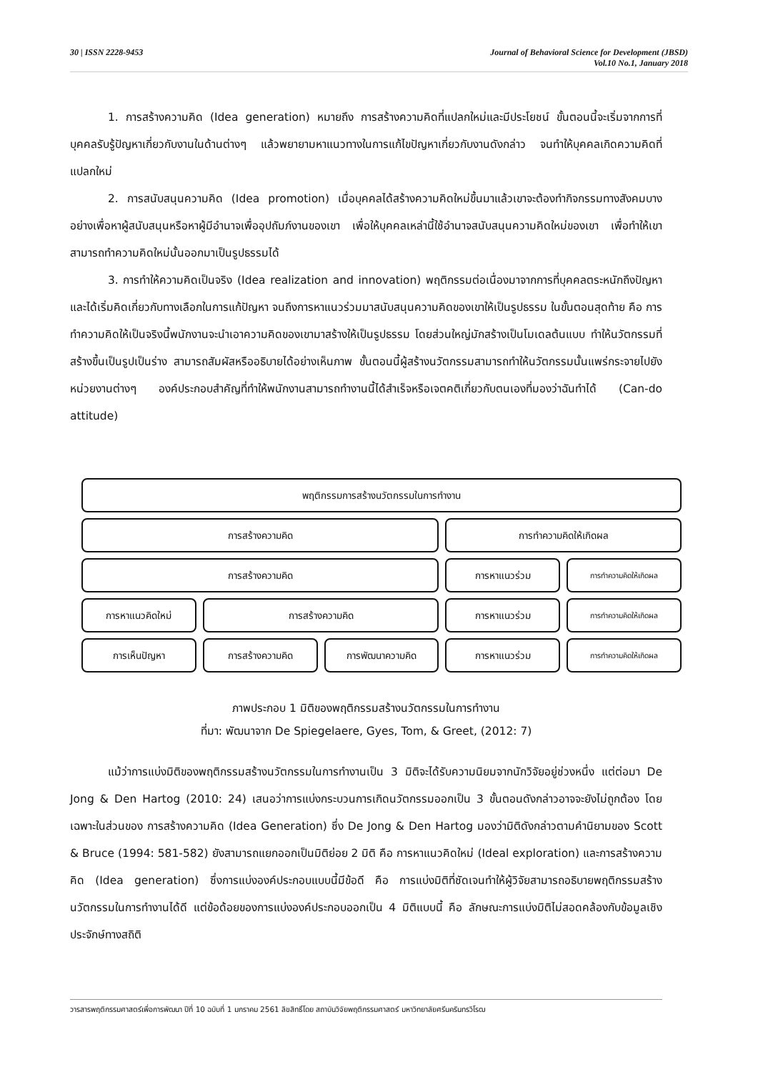30 | ISSN 2228-9453 Journal of Behavioral Science for Development (JBSD)
Vol.10 No.1, January 2018
1. การสร้างความคิด (Idea generation) หมายถึง การสร้างความคิดที่แปลกใหม่และมีประโยชน์ ขั้นตอนนี้จะเริ่มจากการที่บุคคลรับรู้ปัญหาเกี่ยวกับงานในด้านต่างๆ แล้วพยายามหาแนวทางในการแก้ไขปัญหาเกี่ยวกับงานดังกล่าว จนทำให้บุคคลเกิดความคิดที่แปลกใหม่
2. การสนับสนุนความคิด (Idea promotion) เมื่อบุคคลได้สร้างความคิดใหม่ขึ้นมาแล้วเขาจะต้องทำกิจกรรมทางสังคมบางอย่างเพื่อหาผู้สนับสนุนหรือหาผู้มีอำนาจเพื่ออุปถัมภ์งานของเขา เพื่อให้บุคคลเหล่านี้ใช้อำนาจสนับสนุนความคิดใหม่ของเขา เพื่อทำให้เขาสามารถทำความคิดใหม่นั้นออกมาเป็นรูปธรรมได้
3. การทำให้ความคิดเป็นจริง (Idea realization and innovation) พฤติกรรมต่อเนื่องมาจากการที่บุคคลตระหนักถึงปัญหาและได้เริ่มคิดเกี่ยวกับทางเลือกในการแก้ปัญหา จนถึงการหาแนวร่วมมาสนับสนุนความคิดของเขาให้เป็นรูปธรรม ในขั้นตอนสุดท้าย คือ การทำความคิดให้เป็นจริงนี้พนักงานจะนำเอาความคิดของเขามาสร้างให้เป็นรูปธรรม โดยส่วนใหญ่มักสร้างเป็นโมเดลต้นแบบ ทำให้นวัตกรรมที่สร้างขึ้นเป็นรูปเป็นร่าง สามารถสัมผัสหรืออธิบายได้อย่างเห็นภาพ ขั้นตอนนี้ผู้สร้างนวัตกรรมสามารถทำให้นวัตกรรมนั้นแพร่กระจายไปยังหน่วยงานต่างๆ องค์ประกอบสำคัญที่ทำให้พนักงานสามารถทำงานนี้ได้สำเร็จหรือเจตคติเกี่ยวกับตนเองที่มองว่าฉันทำได้ (Can-do attitude)
พฤติกรรมการสร้างนวัตกรรมในการทำงาน
การสร้างความคิด
การทำความคิดให้เกิดผล
การสร้างความคิด
การหาแนวร่วม
การทำความคิดให้เกิดผล
การหาแนวคิดใหม่
การสร้างความคิด
การหาแนวร่วม
การทำความคิดให้เกิดผล
การเห็นปัญหา
การสร้างความคิด
การพัฒนาความคิด
การหาแนวร่วม
การทำความคิดให้เกิดผล
ภาพประกอบ 1 มิติของพฤติกรรมสร้างนวัตกรรมในการทำงาน
ที่มา: พัฒนาจาก De Spiegelaere, Gyes, Tom, & Greet, (2012: 7)
แม้ว่าการแบ่งมิติของพฤติกรรมสร้างนวัตกรรมในการทำงานเป็น 3 มิติจะได้รับความนิยมจากนักวิจัยอยู่ช่วงหนึ่ง แต่ต่อมา De Jong & Den Hartog (2010: 24) เสนอว่าการแบ่งกระบวนการเกิดนวัตกรรมออกเป็น 3 ขั้นตอนดังกล่าวอาจจะยังไม่ถูกต้อง โดยเฉพาะในส่วนของ การสร้างความคิด (Idea Generation) ซึ่ง De Jong & Den Hartog มองว่ามิติดังกล่าวตามคำนิยามของ Scott & Bruce (1994: 581-582) ยังสามารถแยกออกเป็นมิติย่อย 2 มิติ คือ การหาแนวคิดใหม่ (Ideal exploration) และการสร้างความคิด (Idea generation) ซึ่งการแบ่งองค์ประกอบแบบนี้มีข้อดี คือ การแบ่งมิติที่ชัดเจนทำให้ผู้วิจัยสามารถอธิบายพฤติกรรมสร้างนวัตกรรมในการทำงานได้ดี แต่ข้อด้อยของการแบ่งองค์ประกอบออกเป็น 4 มิติแบบนี้ คือ ลักษณะการแบ่งมิติไม่สอดคล้องกับข้อมูลเชิงประจักษ์ทางสถิติ
วารสารพฤติกรรมศาสตร์เพื่อการพัฒนา ปีที่ 10 ฉบับที่ 1 มกราคม 2561 ลิขสิทธิ์โดย สถาบันวิจัยพฤติกรรมศาสตร์ มหาวิทยาลัยศรีนครินทรวิโรฒ